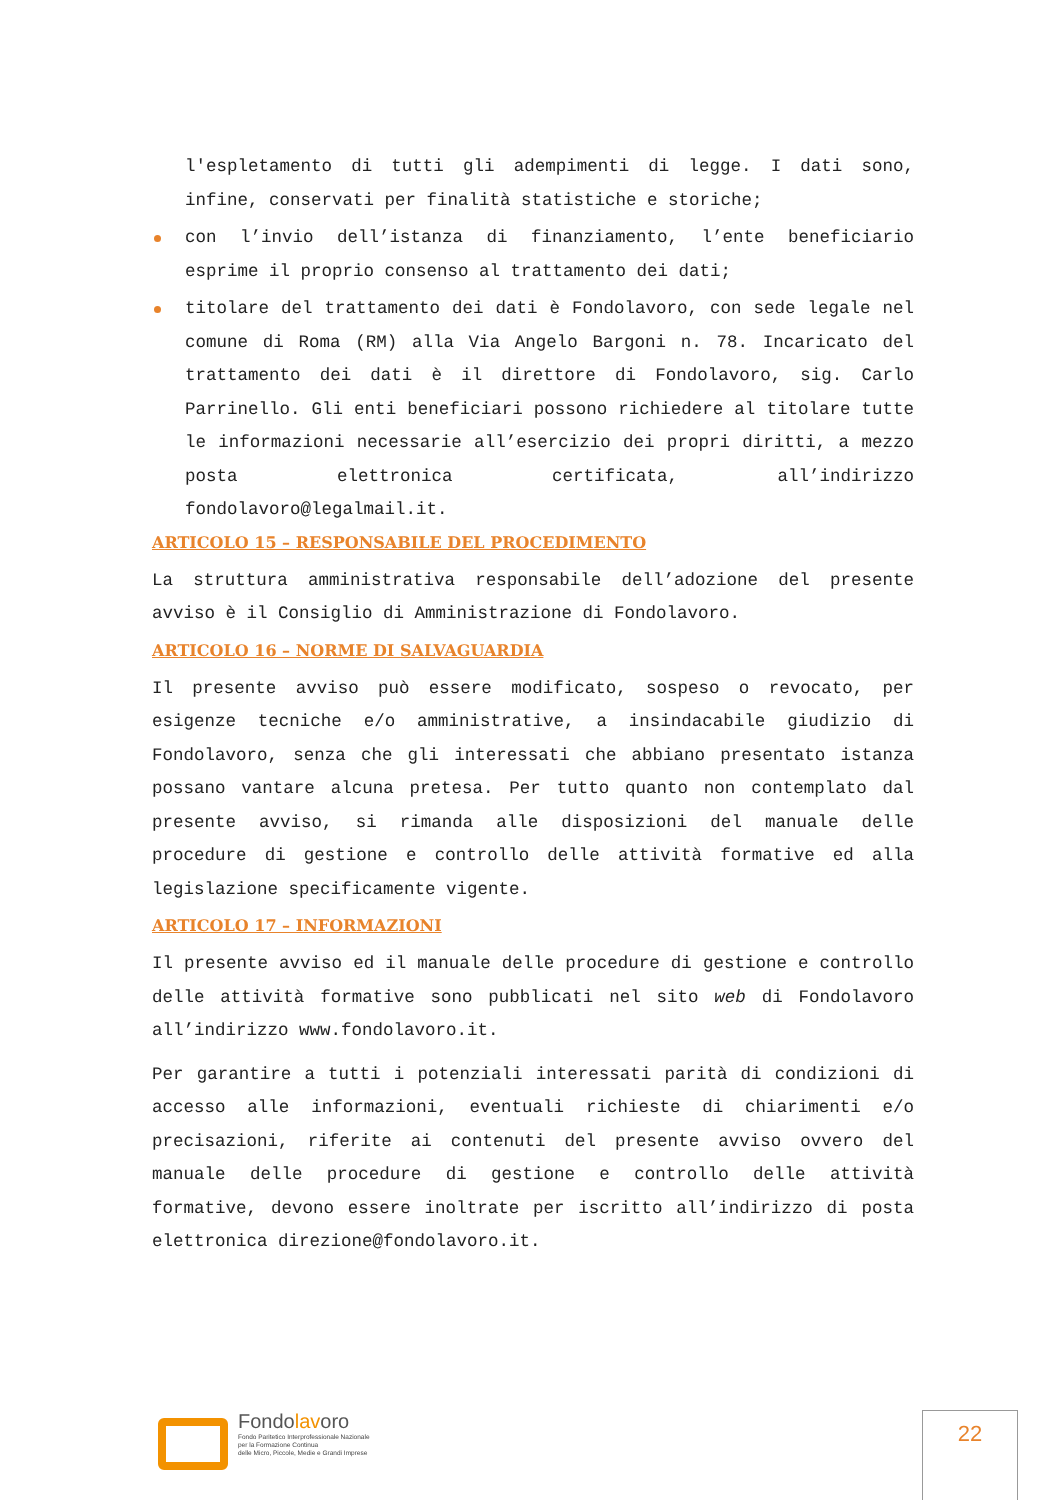l'espletamento di tutti gli adempimenti di legge. I dati sono, infine, conservati per finalità statistiche e storiche;
con l’invio dell’istanza di finanziamento, l’ente beneficiario esprime il proprio consenso al trattamento dei dati;
titolare del trattamento dei dati è Fondolavoro, con sede legale nel comune di Roma (RM) alla Via Angelo Bargoni n. 78. Incaricato del trattamento dei dati è il direttore di Fondolavoro, sig. Carlo Parrinello. Gli enti beneficiari possono richiedere al titolare tutte le informazioni necessarie all’esercizio dei propri diritti, a mezzo posta elettronica certificata, all’indirizzo fondolavoro@legalmail.it.
ARTICOLO 15 – RESPONSABILE DEL PROCEDIMENTO
La struttura amministrativa responsabile dell’adozione del presente avviso è il Consiglio di Amministrazione di Fondolavoro.
ARTICOLO 16 – NORME DI SALVAGUARDIA
Il presente avviso può essere modificato, sospeso o revocato, per esigenze tecniche e/o amministrative, a insindacabile giudizio di Fondolavoro, senza che gli interessati che abbiano presentato istanza possano vantare alcuna pretesa. Per tutto quanto non contemplato dal presente avviso, si rimanda alle disposizioni del manuale delle procedure di gestione e controllo delle attività formative ed alla legislazione specificamente vigente.
ARTICOLO 17 – INFORMAZIONI
Il presente avviso ed il manuale delle procedure di gestione e controllo delle attività formative sono pubblicati nel sito web di Fondolavoro all’indirizzo www.fondolavoro.it.
Per garantire a tutti i potenziali interessati parità di condizioni di accesso alle informazioni, eventuali richieste di chiarimenti e/o precisazioni, riferite ai contenuti del presente avviso ovvero del manuale delle procedure di gestione e controllo delle attività formative, devono essere inoltrate per iscritto all’indirizzo di posta elettronica direzione@fondolavoro.it.
Fondolavoro
Fondo Paritetico Interprofessionale Nazionale
per la Formazione Continua
delle Micro, Piccole, Medie e Grandi Imprese
22